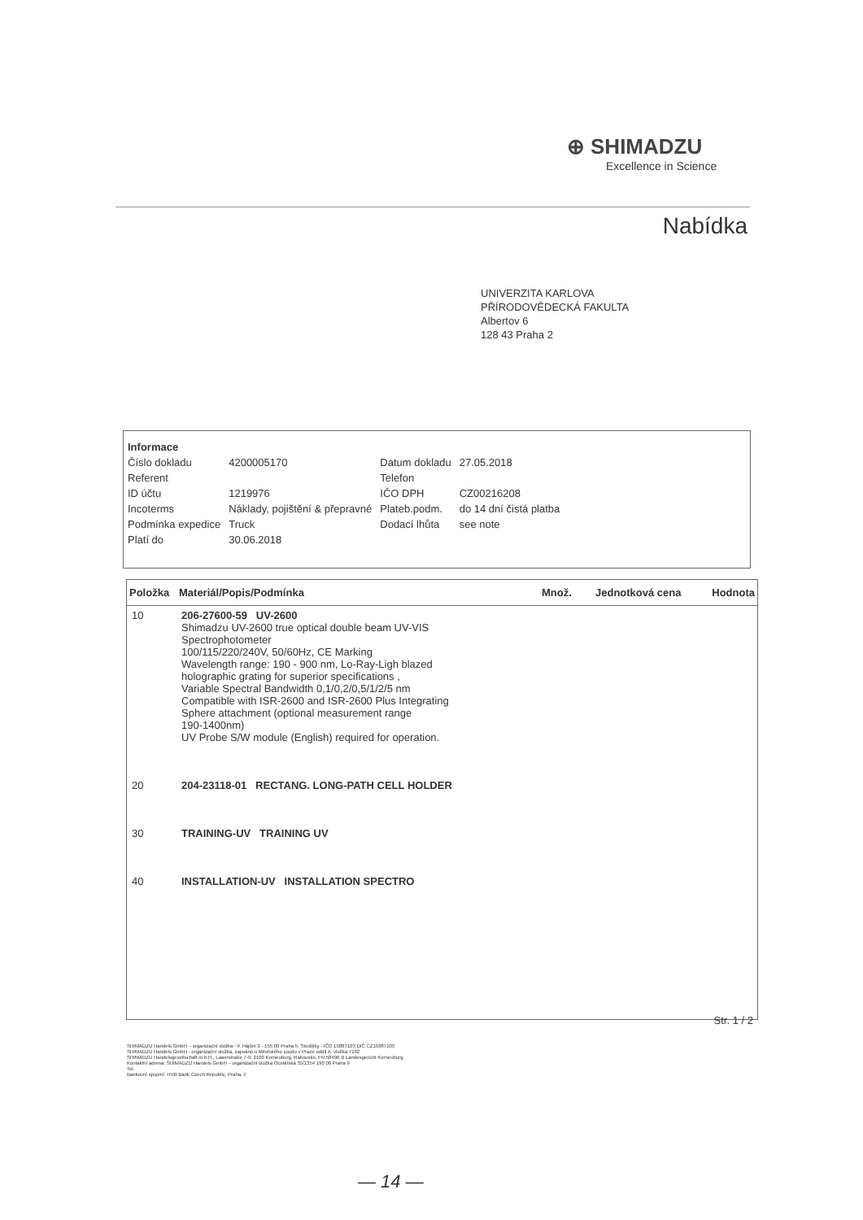⊕ SHIMADZU
Excellence in Science
Nabídka
UNIVERZITA KARLOVA
PŘÍRODOVĚDECKÁ FAKULTA
Albertov 6
128 43 Praha 2
| Informace | | | |
| Číslo dokladu | 4200005170 | Datum dokladu | 27.05.2018 |
| Referent | | Telefon | |
| ID účtu | 1219976 | IČO DPH | CZ00216208 |
| Incoterms | Náklady, pojištění & přepravné | Plateb.podm. | do 14 dní čistá platba |
| Podmínka expedice | Truck | Dodací lhůta | see note |
| Platí do | 30.06.2018 | | |
| Položka | Materiál/Popis/Podmínka | Množ. | Jednotková cena | Hodnota |
| --- | --- | --- | --- | --- |
| 10 | 206-27600-59 UV-2600 Shimadzu UV-2600 true optical double beam UV-VIS Spectrophotometer 100/115/220/240V, 50/60Hz, CE Marking Wavelength range: 190 - 900 nm, Lo-Ray-Ligh blazed holographic grating for superior specifications , Variable Spectral Bandwidth 0,1/0,2/0,5/1/2/5 nm Compatible with ISR-2600 and ISR-2600 Plus Integrating Sphere attachment (optional measurement range 190-1400nm) UV Probe S/W module (English) required for operation. | | | |
| 20 | 204-23118-01 RECTANG. LONG-PATH CELL HOLDER | | | |
| 30 | TRAINING-UV TRAINING UV | | | |
| 40 | INSTALLATION-UV INSTALLATION SPECTRO | | | |
Str. 1 / 2
SHIMADZU Handels GmbH – organizační složka · K Hájům 2 · 155 00 Praha 5, Stodůlky · IČO 15887103 DIČ CZ15887103
SHIMADZU Handels GmbH - organizační složka, zapsáno u Městského soudu v Praze oddíl A, vložka 7192
SHIMADZU Handelsgesellschaft m.b.H., Laaerstraße 7-9, 2100 Korneuburg, Rakousko, FN 58496 B Landesgericht Korneuburg
Kontaktní adresa: SHIMADZU Handels GmbH – organizační složka Ocelářská 35/1354 190 00 Praha 9
Tel.
Bankovní spojení: HVB Bank Czech Republic, Praha, č
— 14 —